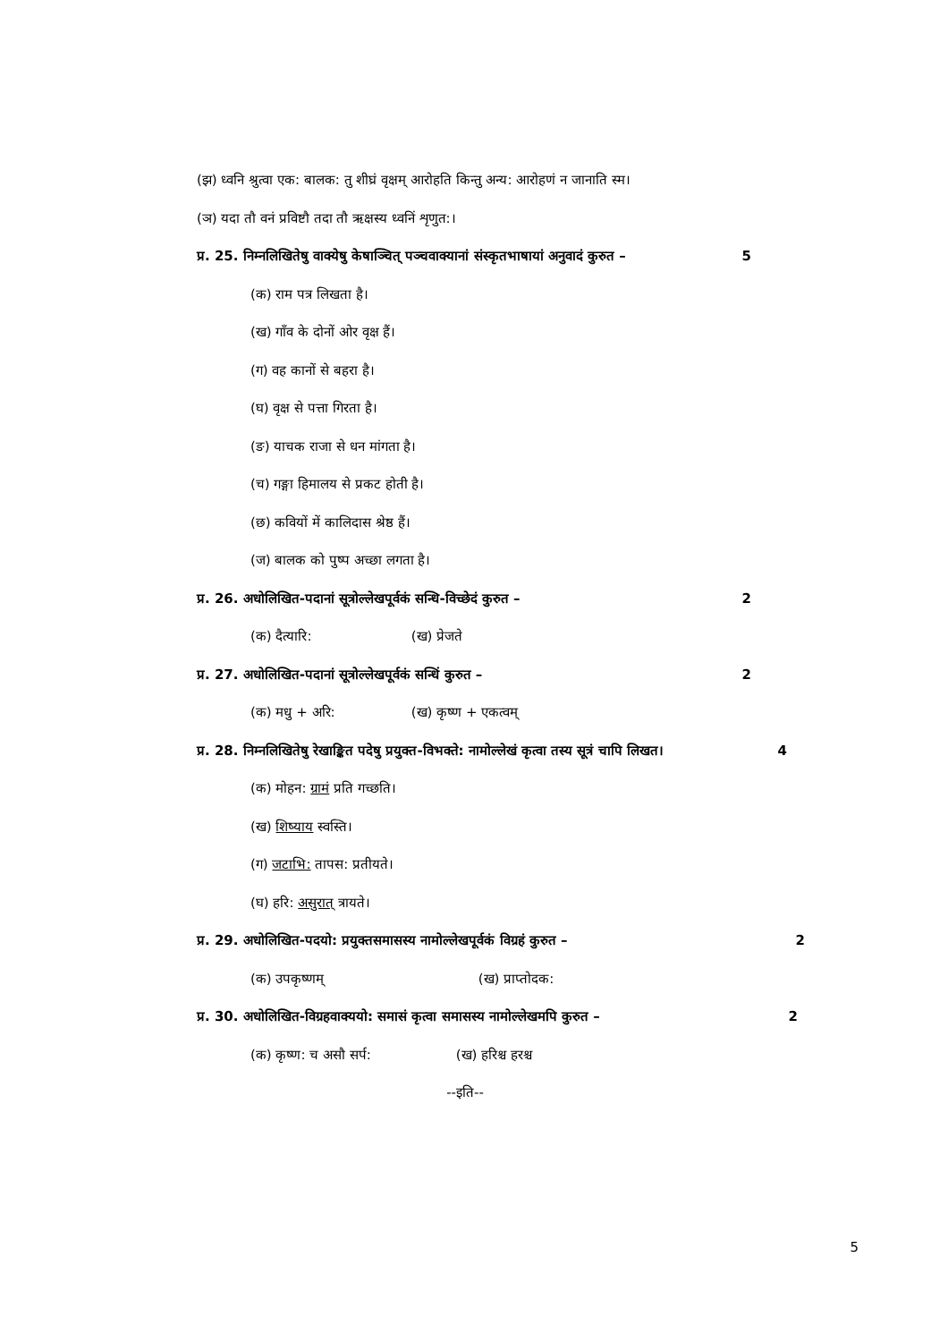(झ) ध्वनि श्रुत्वा एक: बालक: तु शीघ्रं वृक्षम् आरोहति किन्तु अन्य: आरोहणं न जानाति स्म।
(ञ) यदा तौ वनं प्रविष्टौ तदा तौ ऋक्षस्य ध्वनिं शृणुत:।
प्र. 25. निम्नलिखितेषु वाक्येषु केषाञ्चित् पञ्चवाक्यानां संस्कृतभाषायां अनुवादं कुरुत – 5
(क) राम पत्र लिखता है।
(ख) गाँव के दोनों ओर वृक्ष हैं।
(ग) वह कानों से बहरा है।
(घ) वृक्ष से पत्ता गिरता है।
(ङ) याचक राजा से धन मांगता है।
(च) गङ्गा हिमालय से प्रकट होती है।
(छ) कवियों में कालिदास श्रेष्ठ हैं।
(ज) बालक को पुष्प अच्छा लगता है।
प्र. 26. अधोलिखित-पदानां सूत्रोल्लेखपूर्वकं सन्धि-विच्छेदं कुरुत – 2
(क) दैत्यारि: (ख) प्रेजते
प्र. 27. अधोलिखित-पदानां सूत्रोल्लेखपूर्वकं सन्धिं कुरुत – 2
(क) मधु + अरि: (ख) कृष्ण + एकत्वम्
प्र. 28. निम्नलिखितेषु रेखाङ्कित पदेषु प्रयुक्त-विभक्ते: नामोल्लेखं कृत्वा तस्य सूत्रं चापि लिखत। 4
(क) मोहन: ग्रामं प्रति गच्छति।
(ख) शिष्याय स्वस्ति।
(ग) जटाभि: तापस: प्रतीयते।
(घ) हरि: असुरात् त्रायते।
प्र. 29. अधोलिखित-पदयो: प्रयुक्तसमासस्य नामोल्लेखपूर्वकं विग्रहं कुरुत – 2
(क) उपकृष्णम् (ख) प्राप्तोदक:
प्र. 30. अधोलिखित-विग्रहवाक्ययो: समासं कृत्वा समासस्य नामोल्लेखमपि कुरुत – 2
(क) कृष्ण: च असौ सर्प: (ख) हरिश्च हरश्च
--इति--
5